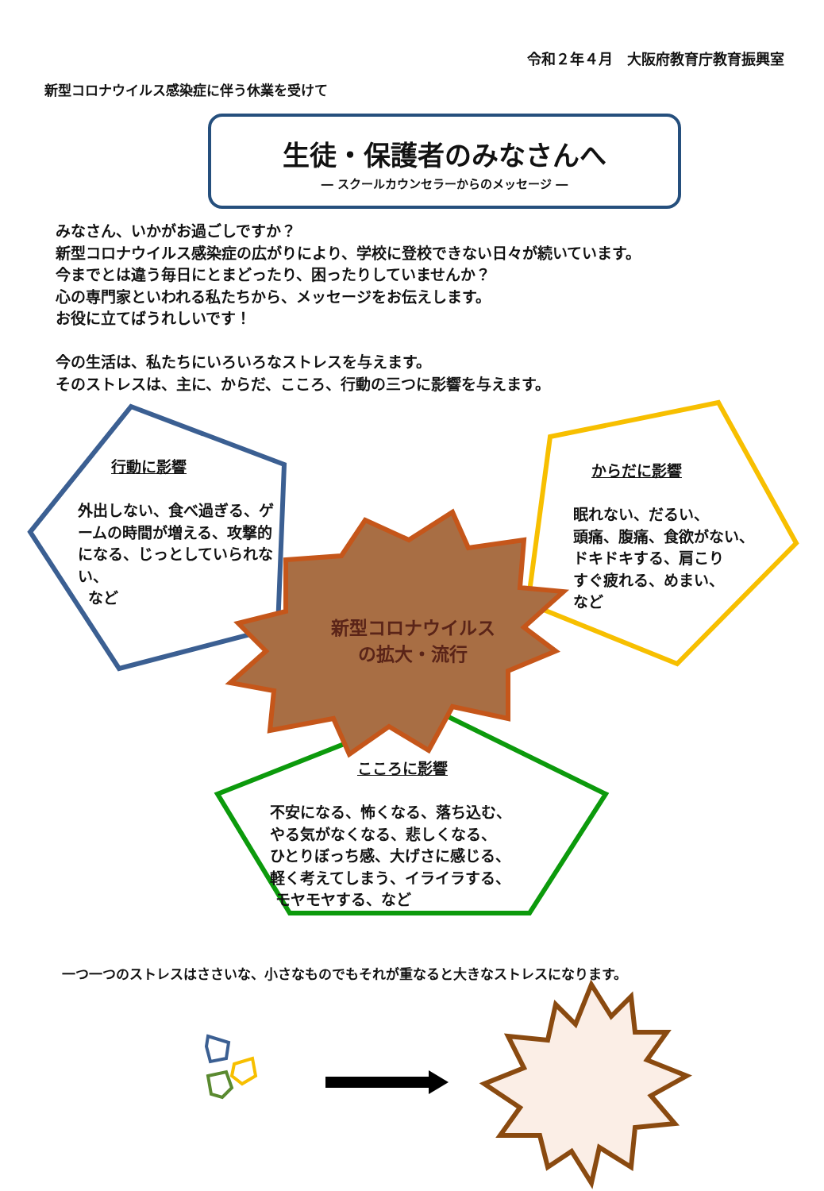令和２年４月　大阪府教育庁教育振興室
新型コロナウイルス感染症に伴う休業を受けて
生徒・保護者のみなさんへ
― スクールカウンセラーからのメッセージ ―
みなさん、いかがお過ごしですか？
新型コロナウイルス感染症の広がりにより、学校に登校できない日々が続いています。
今までとは違う毎日にとまどったり、困ったりしていませんか？
心の専門家といわれる私たちから、メッセージをお伝えします。
お役に立てばうれしいです！
今の生活は、私たちにいろいろなストレスを与えます。
そのストレスは、主に、からだ、こころ、行動の三つに影響を与えます。
行動に影響
外出しない、食べ過ぎる、ゲームの時間が増える、攻撃的になる、じっとしていられない、
など
からだに影響
眠れない、だるい、
頭痛、腹痛、食欲がない、
ドキドキする、肩こり
すぐ疲れる、めまい、
など
新型コロナウイルス
の拡大・流行
こころに影響
不安になる、怖くなる、落ち込む、
やる気がなくなる、悲しくなる、
ひとりぼっち感、大げさに感じる、
軽く考えてしまう、イライラする、
モヤモヤする、など
一つ一つのストレスはささいな、小さなものでもそれが重なると大きなストレスになります。